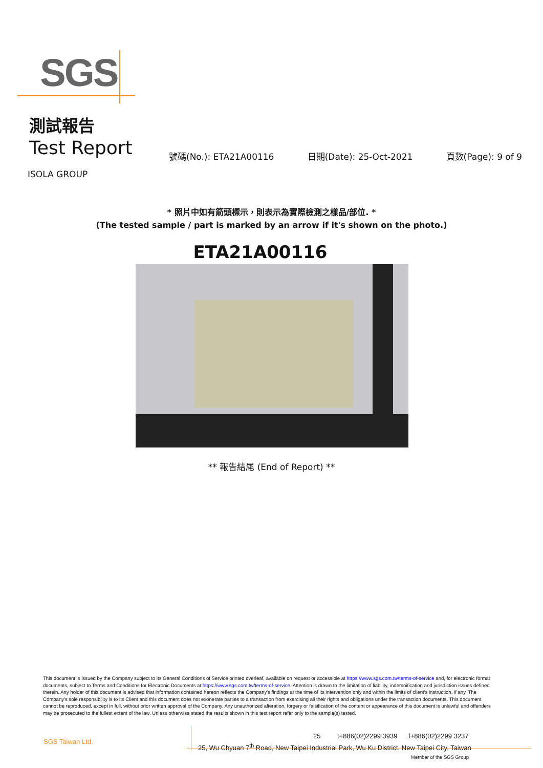SGS
測試報告
Test Report 號碼(No.): ETA21A00116 日期(Date): 25-Oct-2021 頁數(Page): 9 of 9
ISOLA GROUP
* 照片中如有箭頭標示，則表示為實際檢測之樣品/部位. *
(The tested sample / part is marked by an arrow if it's shown on the photo.)
ETA21A00116
** 報告結尾 (End of Report) **
This document is issued by the Company subject to its General Conditions of Service printed overleaf, available on request or accessible at https://www.sgs.com.tw/terms-of-service and, for electronic format documents, subject to Terms and Conditions for Electronic Documents at https://www.sgs.com.tw/terms-of-service. Attention is drawn to the limitation of liability, indemnification and jurisdiction issues defined therein. Any holder of this document is advised that information contained hereon reflects the Company's findings at the time of its intervention only and within the limits of client's instruction, if any. The Company's sole responsibility is to its Client and this document does not exonerate parties to a transaction from exercising all their rights and obligations under the transaction documents. This document cannot be reproduced, except in full, without prior written approval of the Company. Any unauthorized alteration, forgery or falsification of the content or appearance of this document is unlawful and offenders may be prosecuted to the fullest extent of the law. Unless otherwise stated the results shown in this test report refer only to the sample(s) tested.
SGS Taiwan Ltd.
25 t+886(02)2299 3939 f+886(02)2299 3237
25, Wu Chyuan 7<sup>th</sup> Road, New Taipei Industrial Park, Wu Ku District, New Taipei City, Taiwan
Member of the SGS Group